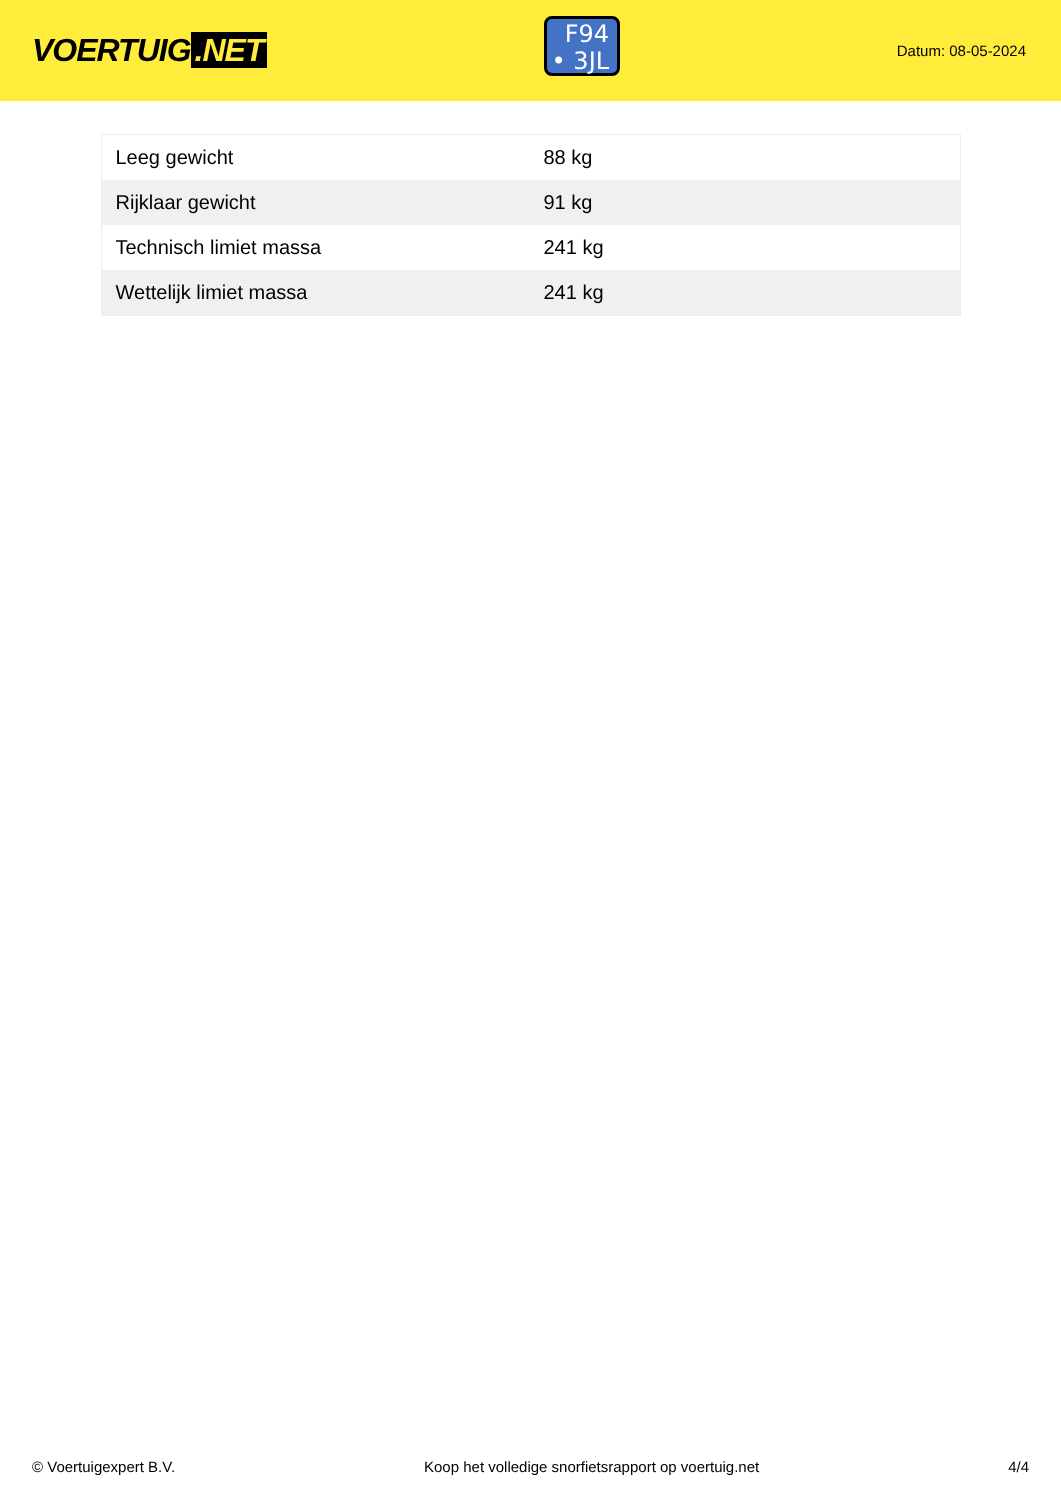VOERTUIG.NET
F94
• 3JL
Datum: 08-05-2024
| Leeg gewicht | 88 kg |
| Rijklaar gewicht | 91 kg |
| Technisch limiet massa | 241 kg |
| Wettelijk limiet massa | 241 kg |
© Voertuigexpert B.V. Koop het volledige snorfietsrapport op voertuig.net 4/4